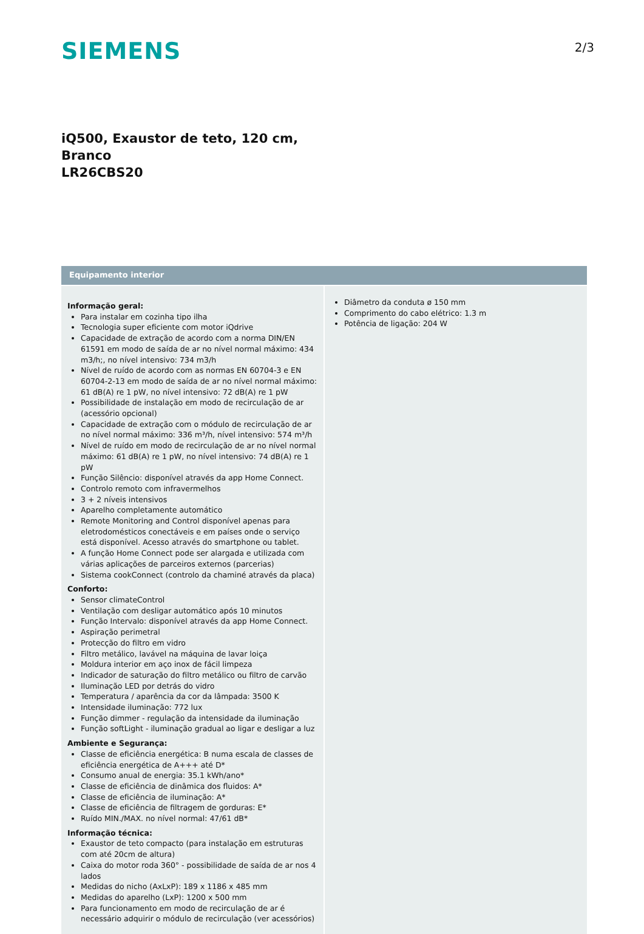SIEMENS
2/3
iQ500, Exaustor de teto, 120 cm,
Branco
LR26CBS20
Equipamento interior
Informação geral:
Para instalar em cozinha tipo ilha
Tecnologia super eficiente com motor iQdrive
Capacidade de extração de acordo com a norma DIN/EN 61591 em modo de saída de ar no nível normal máximo: 434 m3/h;, no nível intensivo: 734 m3/h
Nível de ruído de acordo com as normas EN 60704-3 e EN 60704-2-13 em modo de saída de ar no nível normal máximo: 61 dB(A) re 1 pW, no nível intensivo: 72 dB(A) re 1 pW
Possibilidade de instalação em modo de recirculação de ar (acessório opcional)
Capacidade de extração com o módulo de recirculação de ar no nível normal máximo: 336 m³/h, nível intensivo: 574 m³/h
Nível de ruído em modo de recirculação de ar no nível normal máximo: 61 dB(A) re 1 pW, no nível intensivo: 74 dB(A) re 1 pW
Função Silêncio: disponível através da app Home Connect.
Controlo remoto com infravermelhos
3 + 2 níveis intensivos
Aparelho completamente automático
Remote Monitoring and Control disponível apenas para eletrodomésticos conectáveis e em países onde o serviço está disponível. Acesso através do smartphone ou tablet.
A função Home Connect pode ser alargada e utilizada com várias aplicações de parceiros externos (parcerias)
Sistema cookConnect (controlo da chaminé através da placa)
Conforto:
Sensor climateControl
Ventilação com desligar automático após 10 minutos
Função Intervalo: disponível através da app Home Connect.
Aspiração perimetral
Protecção do filtro em vidro
Filtro metálico, lavável na máquina de lavar loiça
Moldura interior em aço inox de fácil limpeza
Indicador de saturação do filtro metálico ou filtro de carvão
Iluminação LED por detrás do vidro
Temperatura / aparência da cor da lâmpada: 3500 K
Intensidade iluminação: 772 lux
Função dimmer - regulação da intensidade da iluminação
Função softLight - iluminação gradual ao ligar e desligar a luz
Ambiente e Segurança:
Classe de eficiência energética: B numa escala de classes de eficiência energética de A+++ até D*
Consumo anual de energia: 35.1 kWh/ano*
Classe de eficiência de dinâmica dos fluidos: A*
Classe de eficiência de iluminação: A*
Classe de eficiência de filtragem de gorduras: E*
Ruído MIN./MAX. no nível normal: 47/61 dB*
Informação técnica:
Exaustor de teto compacto (para instalação em estruturas com até 20cm de altura)
Caixa do motor roda 360° - possibilidade de saída de ar nos 4 lados
Medidas do nicho (AxLxP): 189 x 1186 x 485 mm
Medidas do aparelho (LxP): 1200 x 500 mm
Para funcionamento em modo de recirculação de ar é necessário adquirir o módulo de recirculação (ver acessórios)
Diâmetro da conduta ø 150 mm
Comprimento do cabo elétrico: 1.3 m
Potência de ligação: 204 W